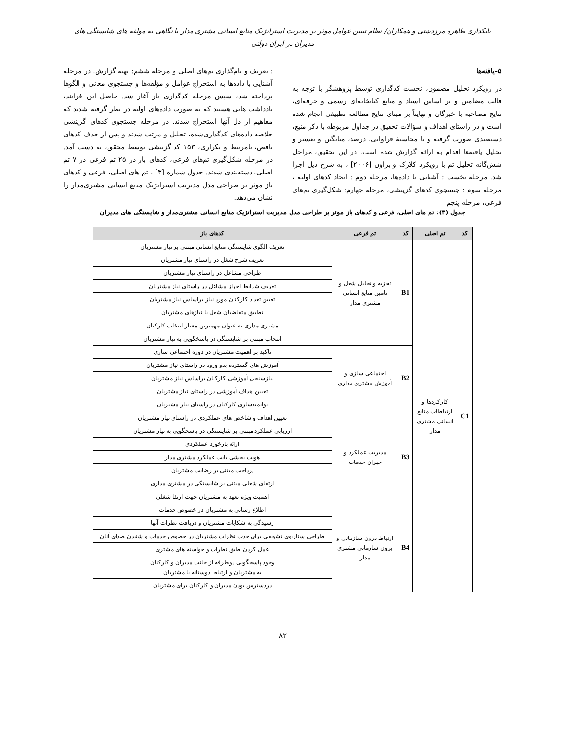بانکداری طاهره مرزدشتی و همکاران/ نظام تبیین عوامل موثر بر مدیریت استراتژیک منابع انسانی مشتری مدار با نگاهی به مولفه های شایستگی های مدیران در ایران دولتی
۵-یافته‌ها
در رویکرد تحلیل مضمون، نخست کدگذاری توسط پژوهشگر با توجه به قالب مضامین و بر اساس اسناد و منابع کتابخانه‌ای رسمی و حرفه‌ای، نتایج مصاحبه با خبرگان و نهایتاً بر مبنای نتایج مطالعه تطبیقی انجام شده است و در راستای اهداف و سؤالات تحقیق در جداول مربوطه با ذکر منبع، دسته‌بندی صورت گرفته و با محاسبهٔ فراوانی، درصد، میانگین و تفسیر و تحلیل یافته‌ها اقدام به ارائه گزارش شده است. در این تحقیق، مراحل شش‌گانه تحلیل تم با رویکرد کلارک و براون [۲۰۰۶] ، به شرح ذیل اجرا شد. مرحله نخست : آشنایی با داده‌ها، مرحله دوم : ایجاد کدهای اولیه ، مرحله سوم : جستجوی کدهای گزینشی، مرحله چهارم: شکل‌گیری تم‌های فرعی، مرحله پنجم
: تعریف و نام‌گذاری تم‌های اصلی و مرحله ششم: تهیه گزارش. در مرحله آشنایی با داده‌ها به استخراج عوامل و مؤلفه‌ها و جستجوی معانی و الگوها پرداخته شد، سپس مرحله کدگذاری باز آغاز شد. حاصل این فرایند، یادداشت هایی هستند که به صورت داده‌های اولیه در نظر گرفته شدند که مفاهیم از دل آنها استخراج شدند. در مرحله جستجوی کدهای گزینشی خلاصه داده‌های کدگذاری‌شده، تحلیل و مرتب شدند و پس از حذف کدهای ناقص، نامرتبط و تکراری، ۱۵۳ کد گزینشی توسط محقق، به دست آمد. در مرحله شکل‌گیری تم‌های فرعی، کدهای باز در ۲۵ تم فرعی در ۷ تم اصلی، دسته‌بندی شدند. جدول شماره [۳] ، تم های اصلی، فرعی و کدهای باز موثر بر طراحی مدل مدیریت استراتژیک منابع انسانی مشتری‌مدار را نشان می‌دهد.
جدول (۳): تم های اصلی، فرعی و کدهای باز موثر بر طراحی مدل مدیریت استراتژیک منابع انسانی مشتری‌مدار و شایستگی های مدیران
| کد | تم اصلی | کد | تم فرعی | کدهای باز |
| --- | --- | --- | --- | --- |
| C1 | کارکردها و ارتباطات منابع انسانی مشتری مدار | B1 | تجزیه و تحلیل شغل و تامین منابع انسانی مشتری مدار | تعریف الگوی شایستگی منابع انسانی مبتنی بر نیاز مشتریان |
| | | | | تعریف شرح شغل در راستای نیاز مشتریان |
| | | | | طراحی مشاغل در راستای نیاز مشتریان |
| | | | | تعریف شرایط احراز مشاغل در راستای نیاز مشتریان |
| | | | | تعیین تعداد کارکنان مورد نیاز براساس نیاز مشتریان |
| | | | | تطبیق متقاضیان شغل با نیازهای مشتریان |
| | | | | مشتری مداری به عنوان مهمترین معیار انتخاب کارکنان |
| | | | | انتخاب مبتنی بر شایستگی در پاسخگویی به نیاز مشتریان |
| | | B2 | اجتماعی سازی و آموزش مشتری مداری | تاکید بر اهمیت مشتریان در دوره اجتماعی سازی |
| | | | | آموزش های گسترده بدو ورود در راستای نیاز مشتریان |
| | | | | نیازسنجی آموزشی کارکنان براساس نیاز مشتریان |
| | | | | تعیین اهداف آموزشی در راستای نیاز مشتریان |
| | | | | توانمندسازی کارکنان در راستای نیاز مشتریان |
| | | B3 | مدیریت عملکرد و جبران خدمات | تعیین اهداف و شاخص های عملکردی در راستای نیاز مشتریان |
| | | | | ارزیابی عملکرد مبتنی بر شایستگی در پاسخگویی به نیاز مشتریان |
| | | | | ارائه بازخورد عملکردی |
| | | | | هویت بخشی بابت عملکرد مشتری مدار |
| | | | | پرداخت مبتنی بر رضایت مشتریان |
| | | | | ارتقای شغلی مبتنی بر شایستگی در مشتری مداری |
| | | | | اهمیت ویژه تعهد به مشتریان جهت ارتقا شغلی |
| | | B4 | ارتباط درون سازمانی و برون سازمانی مشتری مدار | اطلاع رسانی به مشتریان در خصوص خدمات |
| | | | | رسیدگی به شکایات مشتریان و دریافت نظرات آنها |
| | | | | طراحی سناریوی تشویقی برای جذب نظرات مشتریان در خصوص خدمات و شنیدن صدای آنان |
| | | | | عمل کردن طبق نظرات و خواسته های مشتری |
| | | | | وجود پاسخگویی دوطرفه از جانب مدیران و کارکنان به مشتریان و ارتباط دوستانه با مشتریان |
| | | | | دردسترس بودن مدیران و کارکنان برای مشتریان |
۸۲